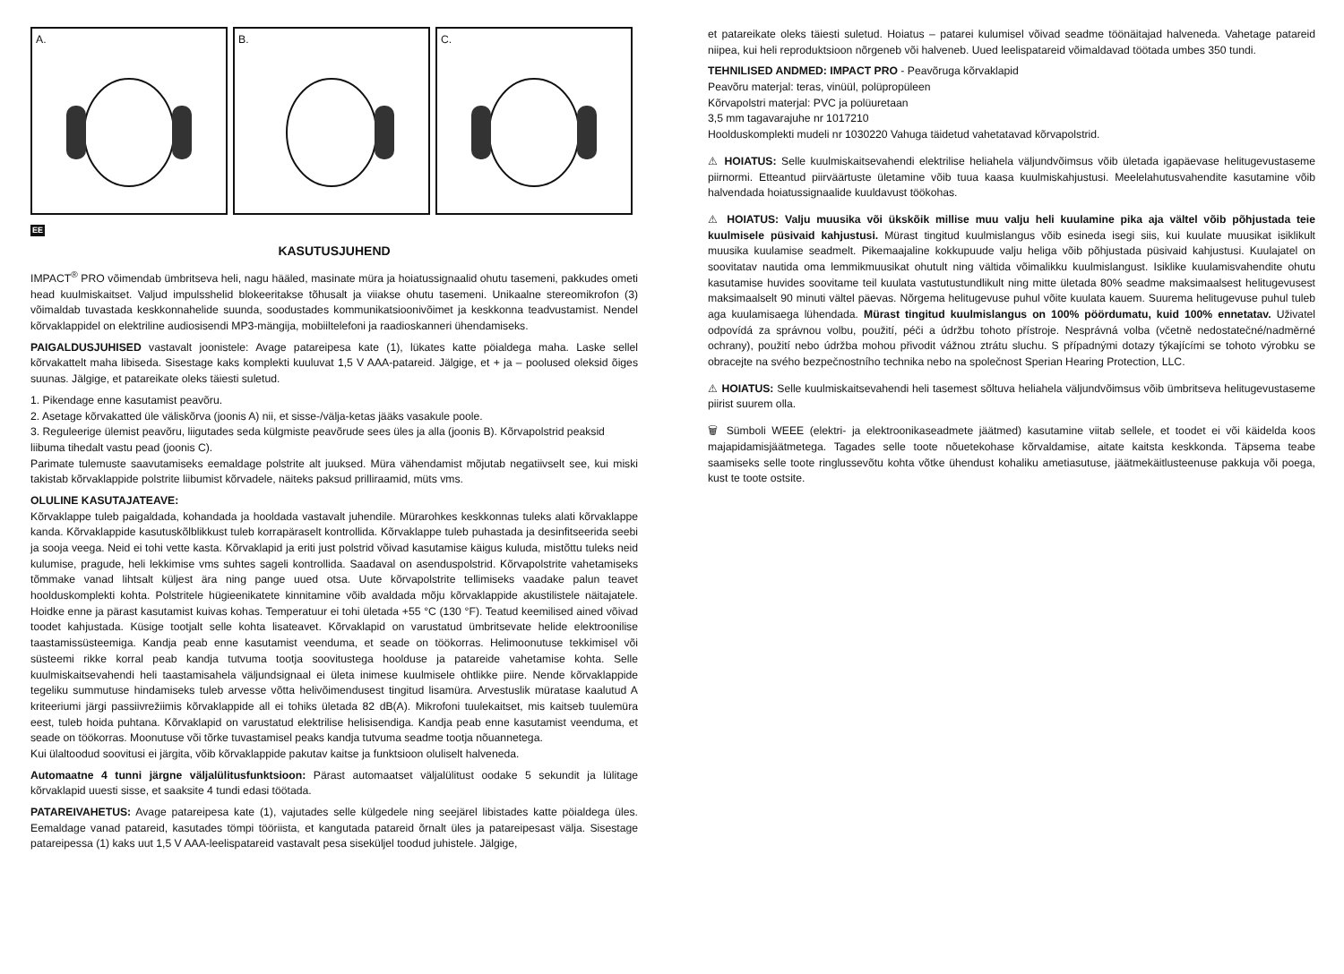A. B. C.
EE
KASUTUSJUHEND
IMPACT<sup>®</sup> PRO võimendab ümbritseva heli, nagu hääled, masinate müra ja hoiatussignaalid ohutu tasemeni, pakkudes ometi head kuulmiskaitset. Valjud impulsshelid blokeeritakse tõhusalt ja viiakse ohutu tasemeni. Unikaalne stereomikrofon (3) võimaldab tuvastada keskkonnahelide suunda, soodustades kommunikatsioonivõimet ja keskkonna teadvustamist. Nendel kõrvaklappidel on elektriline audiosisendi MP3-mängija, mobiiltelefoni ja raadioskanneri ühendamiseks.
PAIGALDUSJUHISED vastavalt joonistele: Avage patareipesa kate (1), lükates katte pöialdega maha. Laske sellel kõrvakattelt maha libiseda. Sisestage kaks komplekti kuuluvat 1,5 V AAA-patareid. Jälgige, et + ja – poolused oleksid õiges suunas. Jälgige, et patareikate oleks täiesti suletud.
1. Pikendage enne kasutamist peavõru.
2. Asetage kõrvakatted üle väliskõrva (joonis A) nii, et sisse-/välja-ketas jääks vasakule poole.
3. Reguleerige ülemist peavõru, liigutades seda külgmiste peavõrude sees üles ja alla (joonis B). Kõrvapolstrid peaksid liibuma tihedalt vastu pead (joonis C).
Parimate tulemuste saavutamiseks eemaldage polstrite alt juuksed. Müra vähendamist mõjutab negatiivselt see, kui miski takistab kõrvaklappide polstrite liibumist kõrvadele, näiteks paksud prilliraamid, müts vms.
OLULINE KASUTAJATEAVE:
Kõrvaklappe tuleb paigaldada, kohandada ja hooldada vastavalt juhendile. Mürarohkes keskkonnas tuleks alati kõrvaklappe kanda. Kõrvaklappide kasutuskõlblikkust tuleb korrapäraselt kontrollida. Kõrvaklappe tuleb puhastada ja desinfitseerida seebi ja sooja veega. Neid ei tohi vette kasta. Kõrvaklapid ja eriti just polstrid võivad kasutamise käigus kuluda, mistõttu tuleks neid kulumise, pragude, heli lekkimise vms suhtes sageli kontrollida. Saadaval on asenduspolstrid. Kõrvapolstrite vahetamiseks tõmmake vanad lihtsalt küljest ära ning pange uued otsa. Uute kõrvapolstrite tellimiseks vaadake palun teavet hoolduskomplekti kohta. Polstritele hügieenikatete kinnitamine võib avaldada mõju kõrvaklappide akustilistele näitajatele. Hoidke enne ja pärast kasutamist kuivas kohas. Temperatuur ei tohi ületada +55 °C (130 °F). Teatud keemilised ained võivad toodet kahjustada. Küsige tootjalt selle kohta lisateavet. Kõrvaklapid on varustatud ümbritsevate helide elektroonilise taastamissüsteemiga. Kandja peab enne kasutamist veenduma, et seade on töökorras. Helimoonutuse tekkimisel või süsteemi rikke korral peab kandja tutvuma tootja soovitustega hoolduse ja patareide vahetamise kohta. Selle kuulmiskaitsevahendi heli taastamisahela väljundsignaal ei ületa inimese kuulmisele ohtlikke piire. Nende kõrvaklappide tegeliku summutuse hindamiseks tuleb arvesse võtta helivõimendusest tingitud lisamüra. Arvestuslik müratase kaalutud A kriteeriumi järgi passiivrežiimis kõrvaklappide all ei tohiks ületada 82 dB(A). Mikrofoni tuulekaitset, mis kaitseb tuulemüra eest, tuleb hoida puhtana. Kõrvaklapid on varustatud elektrilise helisisendiga. Kandja peab enne kasutamist veenduma, et seade on töökorras. Moonutuse või tõrke tuvastamisel peaks kandja tutvuma seadme tootja nõuannetega.
Kui ülaltoodud soovitusi ei järgita, võib kõrvaklappide pakutav kaitse ja funktsioon oluliselt halveneda.
Automaatne 4 tunni järgne väljalülitusfunktsioon: Pärast automaatset väljalülitust oodake 5 sekundit ja lülitage kõrvaklapid uuesti sisse, et saaksite 4 tundi edasi töötada.
PATAREIVAHETUS: Avage patareipesa kate (1), vajutades selle külgedele ning seejärel libistades katte pöialdega üles. Eemaldage vanad patareid, kasutades tömpi tööriista, et kangutada patareid õrnalt üles ja patareipesast välja. Sisestage patareipessa (1) kaks uut 1,5 V AAA-leelispatareid vastavalt pesa siseküljel toodud juhistele. Jälgige,
et patareikate oleks täiesti suletud. Hoiatus – patarei kulumisel võivad seadme töönäitajad halveneda. Vahetage patareid niipea, kui heli reproduktsioon nõrgeneb või halveneb. Uued leelispatareid võimaldavad töötada umbes 350 tundi.
TEHNILISED ANDMED: IMPACT PRO - Peavõruga kõrvaklapid
Peavõru materjal: teras, vinüül, polüpropüleen
Kõrvapolstri materjal: PVC ja polüuretaan
3,5 mm tagavarajuhe nr 1017210
Hoolduskomplekti mudeli nr 1030220 Vahuga täidetud vahetatavad kõrvapolstrid.
⚠ HOIATUS: Selle kuulmiskaitsevahendi elektrilise heliahela väljundvõimsus võib ületada igapäevase helitugevustaseme piirnormi. Etteantud piirväärtuste ületamine võib tuua kaasa kuulmiskahjustusi. Meelelahutusvahendite kasutamine võib halvendada hoiatussignaalide kuuldavust töökohas.
⚠ HOIATUS: Valju muusika või ükskõik millise muu valju heli kuulamine pika aja vältel võib põhjustada teie kuulmisele püsivaid kahjustusi. Mürast tingitud kuulmislangus võib esineda isegi siis, kui kuulate muusikat isiklikult muusika kuulamise seadmelt. Pikemaajaline kokkupuude valju heliga võib põhjustada püsivaid kahjustusi. Kuulajatel on soovitatav nautida oma lemmikmuusikat ohutult ning vältida võimalikku kuulmislangust. Isiklike kuulamisvahendite ohutu kasutamise huvides soovitame teil kuulata vastutustundlikult ning mitte ületada 80% seadme maksimaalsest helitugevusest maksimaalselt 90 minuti vältel päevas. Nõrgema helitugevuse puhul võite kuulata kauem. Suurema helitugevuse puhul tuleb aga kuulamisaega lühendada. Mürast tingitud kuulmislangus on 100% pöördumatu, kuid 100% ennetatav. Uživatel odpovídá za správnou volbu, použití, péči a údržbu tohoto přístroje. Nesprávná volba (včetně nedostatečné/nadměrné ochrany), použití nebo údržba mohou přivodit vážnou ztrátu sluchu. S případnými dotazy týkajícími se tohoto výrobku se obracejte na svého bezpečnostního technika nebo na společnost Sperian Hearing Protection, LLC.
⚠ HOIATUS: Selle kuulmiskaitsevahendi heli tasemest sõltuva heliahela väljundvõimsus võib ümbritseva helitugevustaseme piirist suurem olla.
🗑 Sümboli WEEE (elektri- ja elektroonikaseadmete jäätmed) kasutamine viitab sellele, et toodet ei või käidelda koos majapidamisjäätmetega. Tagades selle toote nõuetekohase kõrvaldamise, aitate kaitsta keskkonda. Täpsema teabe saamiseks selle toote ringlussevõtu kohta võtke ühendust kohaliku ametiasutuse, jäätmekäitlusteenuse pakkuja või poega, kust te toote ostsite.